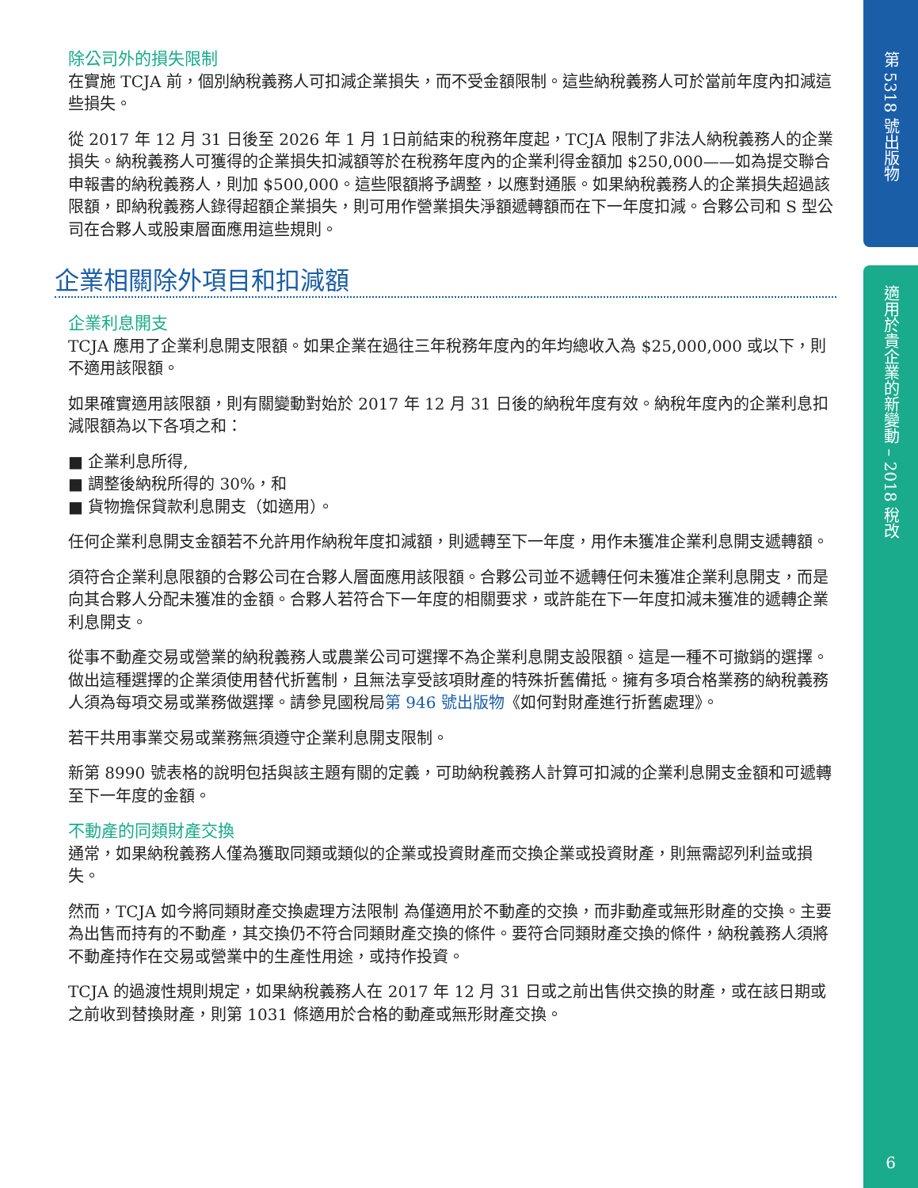除公司外的損失限制
在實施 TCJA 前，個別納稅義務人可扣減企業損失，而不受金額限制。這些納稅義務人可於當前年度內扣減這些損失。
從 2017 年 12 月 31 日後至 2026 年 1 月 1日前結束的稅務年度起，TCJA 限制了非法人納稅義務人的企業損失。納稅義務人可獲得的企業損失扣減額等於在稅務年度內的企業利得金額加 $250,000——如為提交聯合申報書的納稅義務人，則加 $500,000。這些限額將予調整，以應對通脹。如果納稅義務人的企業損失超過該限額，即納稅義務人錄得超額企業損失，則可用作營業損失淨額遞轉額而在下一年度扣減。合夥公司和 S 型公司在合夥人或股東層面應用這些規則。
企業相關除外項目和扣減額
企業利息開支
TCJA 應用了企業利息開支限額。如果企業在過往三年稅務年度內的年均總收入為 $25,000,000 或以下，則不適用該限額。
如果確實適用該限額，則有關變動對始於 2017 年 12 月 31 日後的納稅年度有效。納稅年度內的企業利息扣減限額為以下各項之和：
■ 企業利息所得,
■ 調整後納稅所得的 30%，和
■ 貨物擔保貸款利息開支（如適用）。
任何企業利息開支金額若不允許用作納稅年度扣減額，則遞轉至下一年度，用作未獲准企業利息開支遞轉額。
須符合企業利息限額的合夥公司在合夥人層面應用該限額。合夥公司並不遞轉任何未獲准企業利息開支，而是向其合夥人分配未獲准的金額。合夥人若符合下一年度的相關要求，或許能在下一年度扣減未獲准的遞轉企業利息開支。
從事不動產交易或營業的納稅義務人或農業公司可選擇不為企業利息開支設限額。這是一種不可撤銷的選擇。做出這種選擇的企業須使用替代折舊制，且無法享受該項財產的特殊折舊備抵。擁有多項合格業務的納稅義務人須為每項交易或業務做選擇。請參見國稅局第 946 號出版物《如何對財產進行折舊處理》。
若干共用事業交易或業務無須遵守企業利息開支限制。
新第 8990 號表格的說明包括與該主題有關的定義，可助納稅義務人計算可扣減的企業利息開支金額和可遞轉至下一年度的金額。
不動產的同類財產交換
通常，如果納稅義務人僅為獲取同類或類似的企業或投資財產而交換企業或投資財產，則無需認列利益或損失。
然而，TCJA 如今將同類財產交換處理方法限制 為僅適用於不動產的交換，而非動產或無形財產的交換。主要為出售而持有的不動產，其交換仍不符合同類財產交換的條件。要符合同類財產交換的條件，納稅義務人須將不動產持作在交易或營業中的生產性用途，或持作投資。
TCJA 的過渡性規則規定，如果納稅義務人在 2017 年 12 月 31 日或之前出售供交換的財產，或在該日期或之前收到替換財產，則第 1031 條適用於合格的動產或無形財產交換。
第 5318 號出版物
適用於貴企業的新變動 – 2018 稅改
6